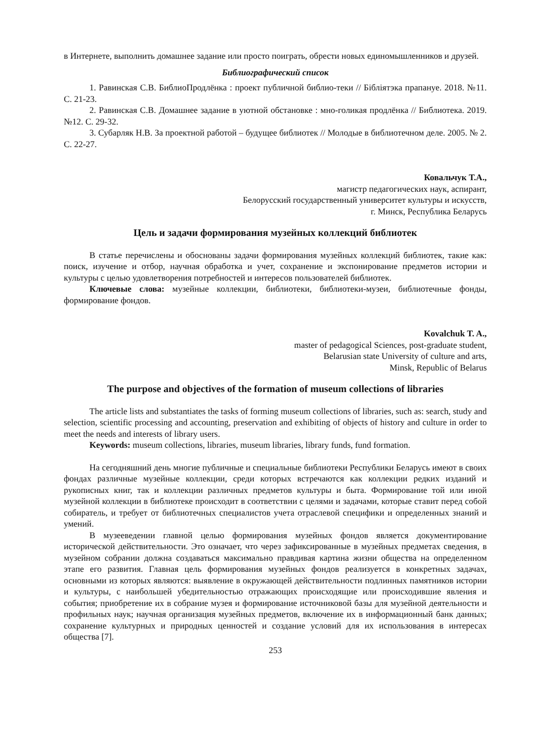в Интернете, выполнить домашнее задание или просто поиграть, обрести новых единомышленников и друзей.
Библиографический список
1. Равинская С.В. БиблиоПродлёнка : проект публичной библио-теки // Бібліятэка прапануе. 2018. №11. С. 21-23.
2. Равинская С.В. Домашнее задание в уютной обстановке : мно-голикая продлёнка // Библиотека. 2019. №12. С. 29-32.
3. Субарляк Н.В. За проектной работой – будущее библиотек // Молодые в библиотечном деле. 2005. № 2. С. 22-27.
Ковальчук Т.А.,
магистр педагогических наук, аспирант,
Белорусский государственный университет культуры и искусств,
г. Минск, Республика Беларусь
Цель и задачи формирования музейных коллекций библиотек
В статье перечислены и обоснованы задачи формирования музейных коллекций библиотек, такие как: поиск, изучение и отбор, научная обработка и учет, сохранение и экспонирование предметов истории и культуры с целью удовлетворения потребностей и интересов пользователей библиотек.
Ключевые слова: музейные коллекции, библиотеки, библиотеки-музеи, библиотечные фонды, формирование фондов.
Kovalchuk T. A.,
master of pedagogical Sciences, post-graduate student,
Belarusian state University of culture and arts,
Minsk, Republic of Belarus
The purpose and objectives of the formation of museum collections of libraries
The article lists and substantiates the tasks of forming museum collections of libraries, such as: search, study and selection, scientific processing and accounting, preservation and exhibiting of objects of history and culture in order to meet the needs and interests of library users.
Keywords: museum collections, libraries, museum libraries, library funds, fund formation.
На сегодняшний день многие публичные и специальные библиотеки Республики Беларусь имеют в своих фондах различные музейные коллекции, среди которых встречаются как коллекции редких изданий и рукописных книг, так и коллекции различных предметов культуры и быта. Формирование той или иной музейной коллекции в библиотеке происходит в соответствии с целями и задачами, которые ставит перед собой собиратель, и требует от библиотечных специалистов учета отраслевой специфики и определенных знаний и умений.
В музееведении главной целью формирования музейных фондов является документирование исторической действительности. Это означает, что через зафиксированные в музейных предметах сведения, в музейном собрании должна создаваться максимально правдивая картина жизни общества на определенном этапе его развития. Главная цель формирования музейных фондов реализуется в конкретных задачах, основными из которых являются: выявление в окружающей действительности подлинных памятников истории и культуры, с наибольшей убедительностью отражающих происходящие или происходившие явления и события; приобретение их в собрание музея и формирование источниковой базы для музейной деятельности и профильных наук; научная организация музейных предметов, включение их в информационный банк данных; сохранение культурных и природных ценностей и создание условий для их использования в интересах общества [7].
253